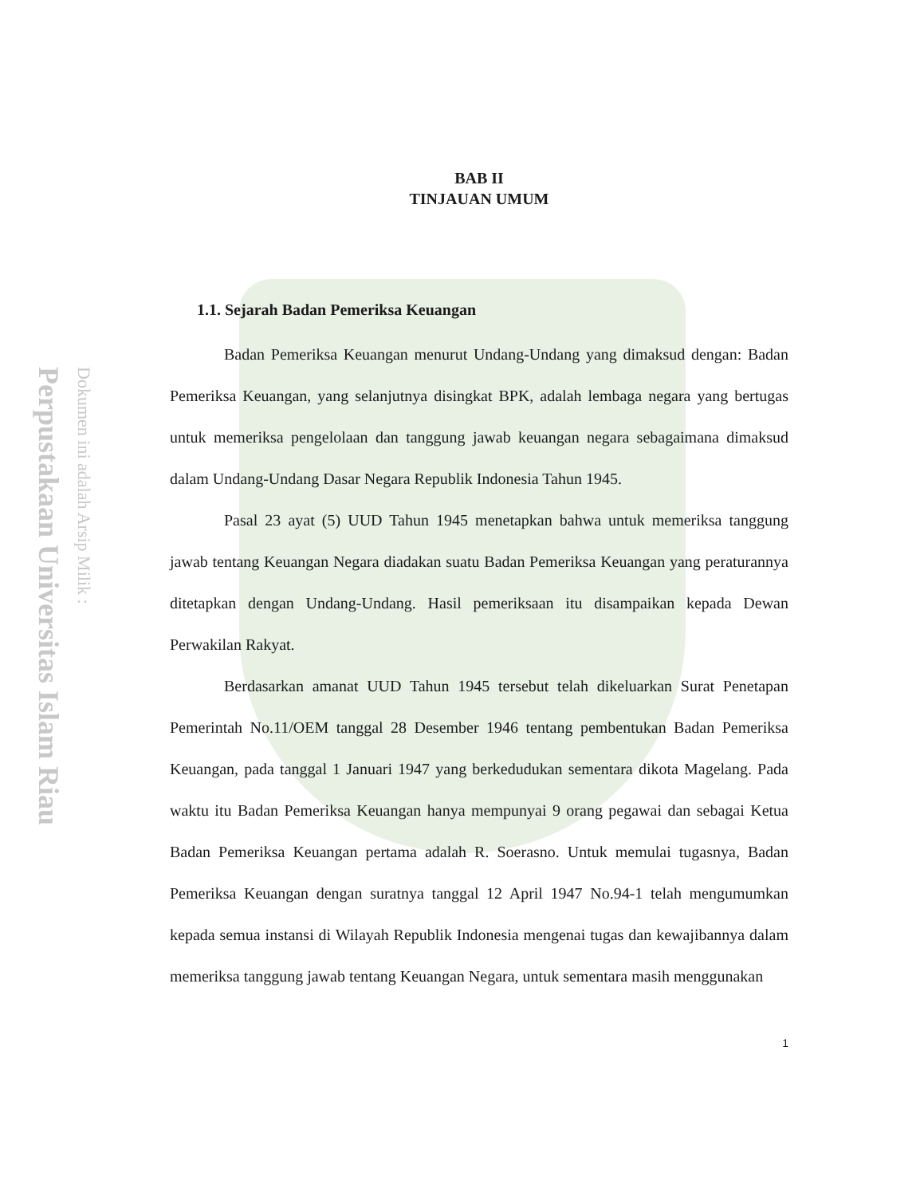Perpustakaan Universitas Islam Riau
Dokumen ini adalah Arsip Milik :
BAB II
TINJAUAN UMUM
1.1. Sejarah Badan Pemeriksa Keuangan
Badan Pemeriksa Keuangan menurut Undang-Undang yang dimaksud dengan: Badan Pemeriksa Keuangan, yang selanjutnya disingkat BPK, adalah lembaga negara yang bertugas untuk memeriksa pengelolaan dan tanggung jawab keuangan negara sebagaimana dimaksud dalam Undang-Undang Dasar Negara Republik Indonesia Tahun 1945.
Pasal 23 ayat (5) UUD Tahun 1945 menetapkan bahwa untuk memeriksa tanggung jawab tentang Keuangan Negara diadakan suatu Badan Pemeriksa Keuangan yang peraturannya ditetapkan dengan Undang-Undang. Hasil pemeriksaan itu disampaikan kepada Dewan Perwakilan Rakyat.
Berdasarkan amanat UUD Tahun 1945 tersebut telah dikeluarkan Surat Penetapan Pemerintah No.11/OEM tanggal 28 Desember 1946 tentang pembentukan Badan Pemeriksa Keuangan, pada tanggal 1 Januari 1947 yang berkedudukan sementara dikota Magelang. Pada waktu itu Badan Pemeriksa Keuangan hanya mempunyai 9 orang pegawai dan sebagai Ketua Badan Pemeriksa Keuangan pertama adalah R. Soerasno. Untuk memulai tugasnya, Badan Pemeriksa Keuangan dengan suratnya tanggal 12 April 1947 No.94-1 telah mengumumkan kepada semua instansi di Wilayah Republik Indonesia mengenai tugas dan kewajibannya dalam memeriksa tanggung jawab tentang Keuangan Negara, untuk sementara masih menggunakan
1